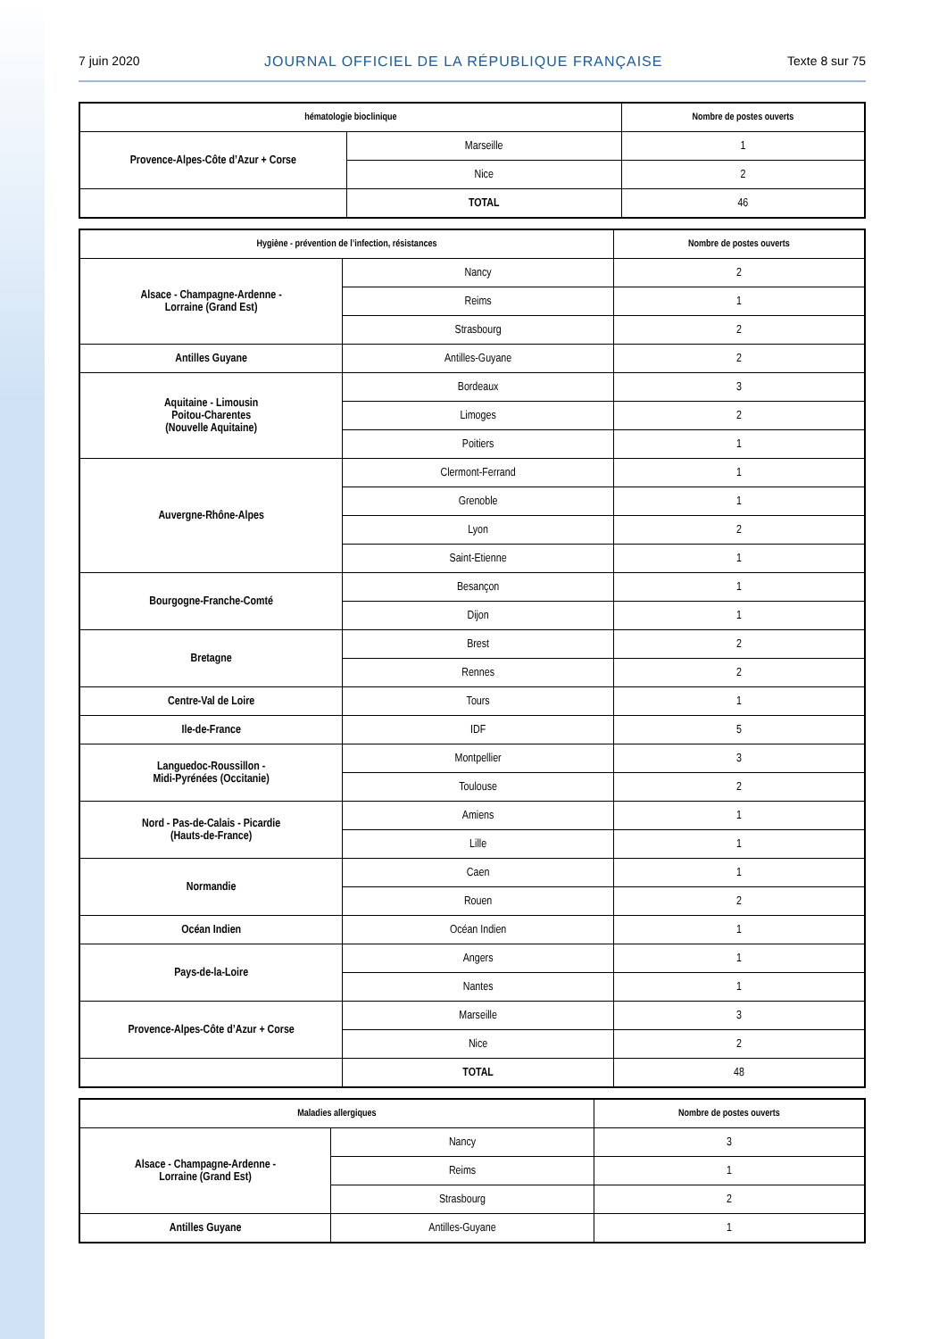7 juin 2020 JOURNAL OFFICIEL DE LA RÉPUBLIQUE FRANÇAISE Texte 8 sur 75
| hématologie bioclinique | | Nombre de postes ouverts |
| --- | --- | --- |
| Provence-Alpes-Côte d’Azur + Corse | Marseille | 1 |
| | Nice | 2 |
| | TOTAL | 46 |
| Hygiène - prévention de l’infection, résistances | | Nombre de postes ouverts |
| --- | --- | --- |
| Alsace - Champagne-Ardenne - Lorraine (Grand Est) | Nancy | 2 |
| | Reims | 1 |
| | Strasbourg | 2 |
| Antilles Guyane | Antilles-Guyane | 2 |
| Aquitaine - Limousin Poitou-Charentes (Nouvelle Aquitaine) | Bordeaux | 3 |
| | Limoges | 2 |
| | Poitiers | 1 |
| Auvergne-Rhône-Alpes | Clermont-Ferrand | 1 |
| | Grenoble | 1 |
| | Lyon | 2 |
| | Saint-Etienne | 1 |
| Bourgogne-Franche-Comté | Besançon | 1 |
| | Dijon | 1 |
| Bretagne | Brest | 2 |
| | Rennes | 2 |
| Centre-Val de Loire | Tours | 1 |
| Ile-de-France | IDF | 5 |
| Languedoc-Roussillon - Midi-Pyrénées (Occitanie) | Montpellier | 3 |
| | Toulouse | 2 |
| Nord - Pas-de-Calais - Picardie (Hauts-de-France) | Amiens | 1 |
| | Lille | 1 |
| Normandie | Caen | 1 |
| | Rouen | 2 |
| Océan Indien | Océan Indien | 1 |
| Pays-de-la-Loire | Angers | 1 |
| | Nantes | 1 |
| Provence-Alpes-Côte d’Azur + Corse | Marseille | 3 |
| | Nice | 2 |
| | TOTAL | 48 |
| Maladies allergiques | | Nombre de postes ouverts |
| --- | --- | --- |
| Alsace - Champagne-Ardenne - Lorraine (Grand Est) | Nancy | 3 |
| | Reims | 1 |
| | Strasbourg | 2 |
| Antilles Guyane | Antilles-Guyane | 1 |